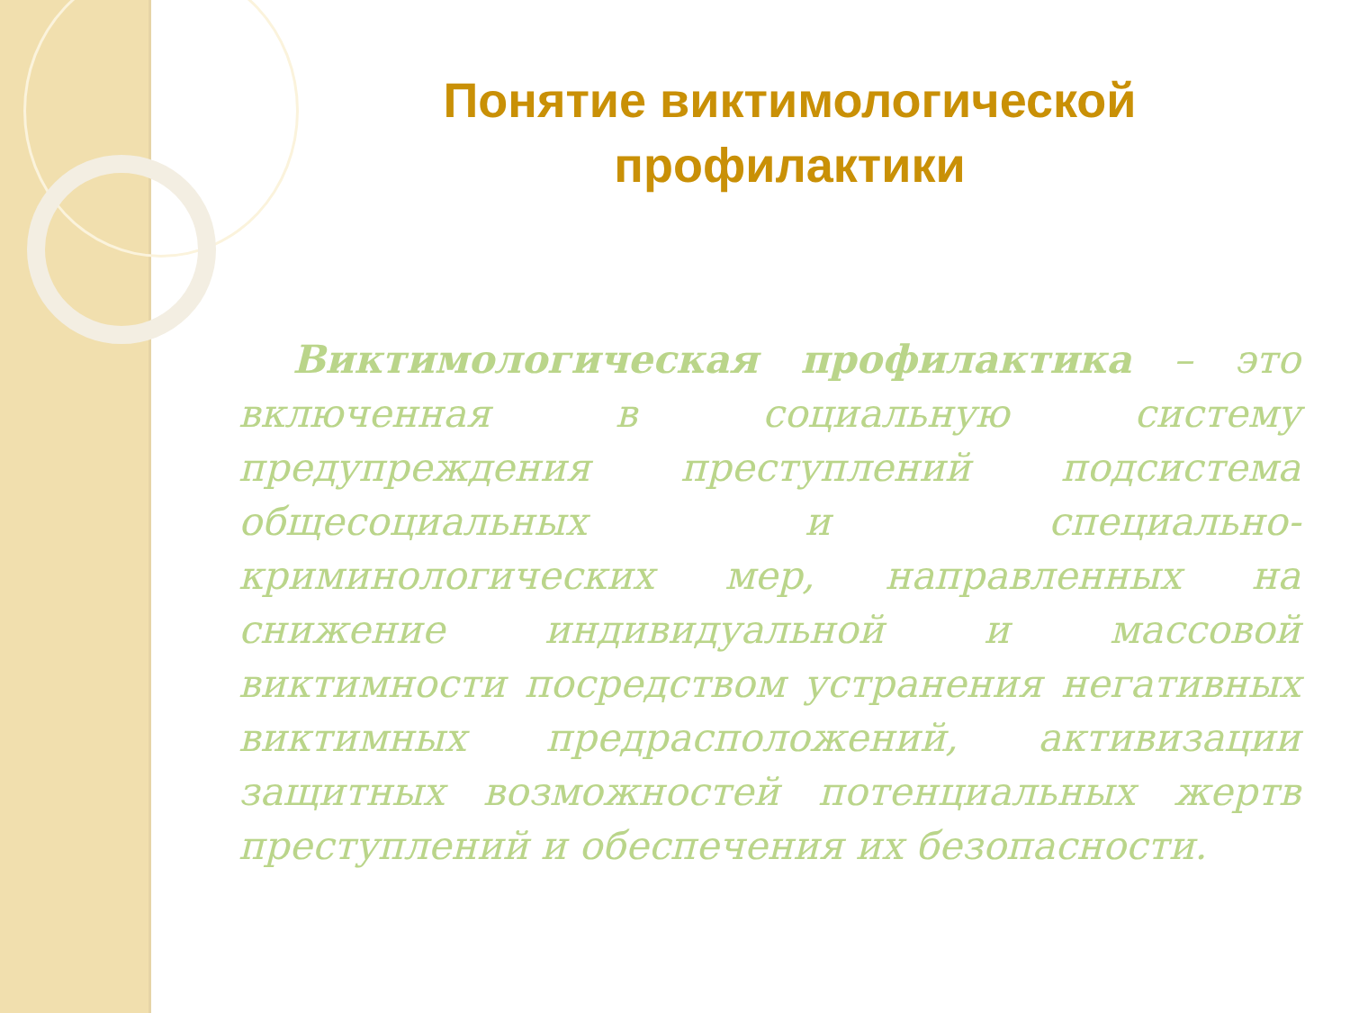Понятие виктимологической профилактики
Виктимологическая профилактика – это включенная в социальную систему предупреждения преступлений подсистема общесоциальных и специально-криминологических мер, направленных на снижение индивидуальной и массовой виктимности посредством устранения негативных виктимных предрасположений, активизации защитных возможностей потенциальных жертв преступлений и обеспечения их безопасности.